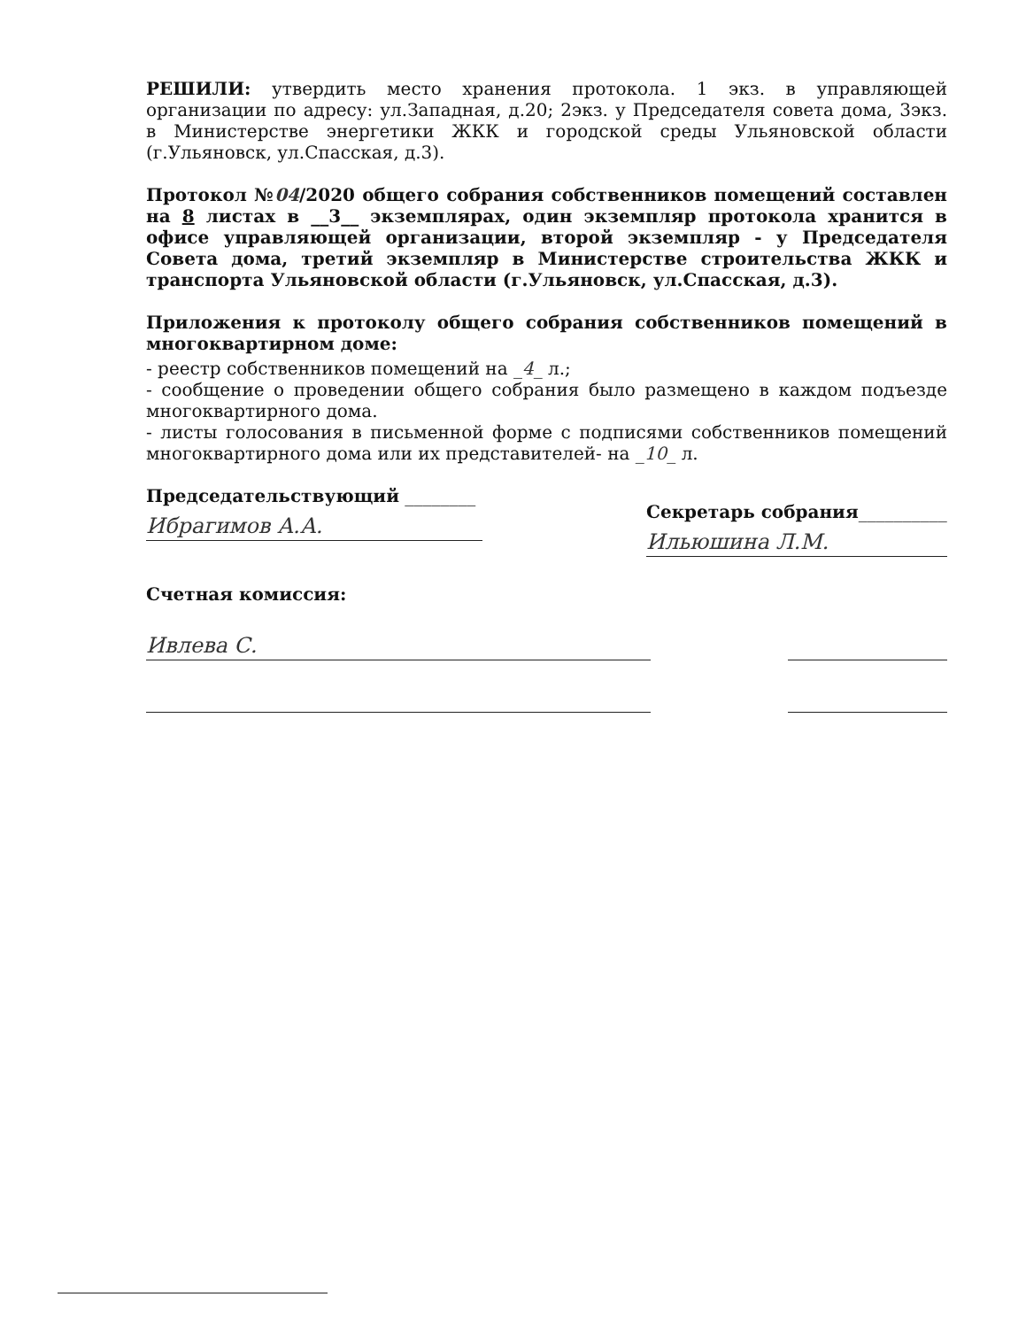РЕШИЛИ: утвердить место хранения протокола. 1 экз. в управляющей организации по адресу: ул.Западная, д.20; 2экз. у Председателя совета дома, 3экз. в Министерстве энергетики ЖКК и городской среды Ульяновской области (г.Ульяновск, ул.Спасская, д.3).
Протокол №04/2020 общего собрания собственников помещений составлен на 8 листах в __3__ экземплярах, один экземпляр протокола хранится в офисе управляющей организации, второй экземпляр - у Председателя Совета дома, третий экземпляр в Министерстве строительства ЖКК и транспорта Ульяновской области (г.Ульяновск, ул.Спасская, д.3).
Приложения к протоколу общего собрания собственников помещений в многоквартирном доме:
- реестр собственников помещений на _4_ л.;
- сообщение о проведении общего собрания было размещено в каждом подъезде многоквартирного дома.
- листы голосования в письменной форме с подписями собственников помещений многоквартирного дома или их представителей- на _10_ л.
Председательствующий ________
Ибрагимов А.А.
Секретарь собрания__________
Ильюшина Л.М.
Счетная комиссия:
Ивлева С.